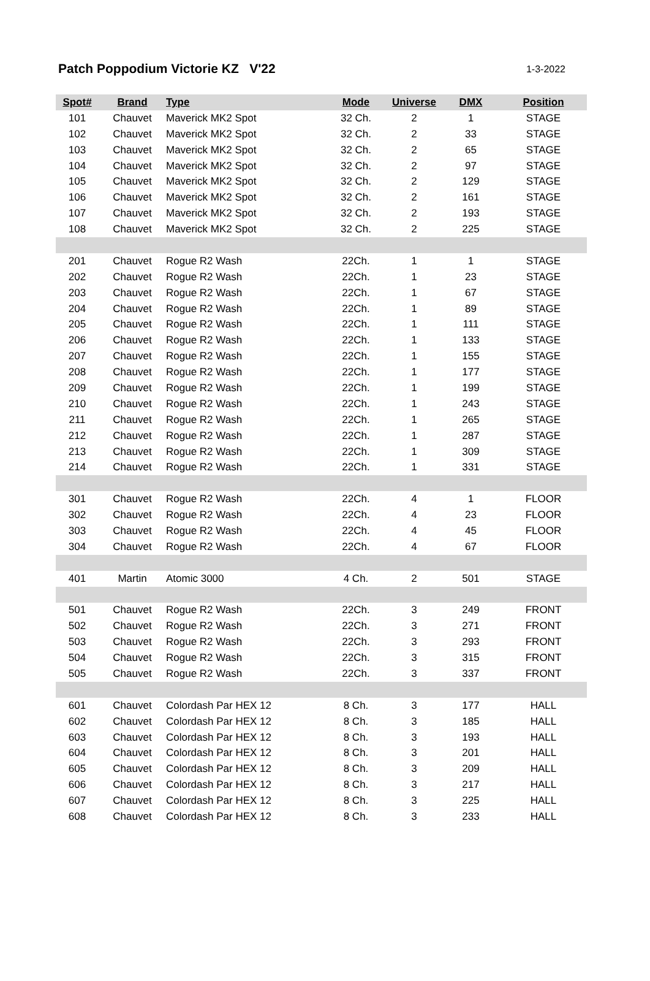Patch Poppodium Victorie KZ V'22
1-3-2022
| Spot# | Brand | Type | Mode | Universe | DMX | Position |
| --- | --- | --- | --- | --- | --- | --- |
| 101 | Chauvet | Maverick MK2 Spot | 32 Ch. | 2 | 1 | STAGE |
| 102 | Chauvet | Maverick MK2 Spot | 32 Ch. | 2 | 33 | STAGE |
| 103 | Chauvet | Maverick MK2 Spot | 32 Ch. | 2 | 65 | STAGE |
| 104 | Chauvet | Maverick MK2 Spot | 32 Ch. | 2 | 97 | STAGE |
| 105 | Chauvet | Maverick MK2 Spot | 32 Ch. | 2 | 129 | STAGE |
| 106 | Chauvet | Maverick MK2 Spot | 32 Ch. | 2 | 161 | STAGE |
| 107 | Chauvet | Maverick MK2 Spot | 32 Ch. | 2 | 193 | STAGE |
| 108 | Chauvet | Maverick MK2 Spot | 32 Ch. | 2 | 225 | STAGE |
| 201 | Chauvet | Rogue R2 Wash | 22Ch. | 1 | 1 | STAGE |
| 202 | Chauvet | Rogue R2 Wash | 22Ch. | 1 | 23 | STAGE |
| 203 | Chauvet | Rogue R2 Wash | 22Ch. | 1 | 67 | STAGE |
| 204 | Chauvet | Rogue R2 Wash | 22Ch. | 1 | 89 | STAGE |
| 205 | Chauvet | Rogue R2 Wash | 22Ch. | 1 | 111 | STAGE |
| 206 | Chauvet | Rogue R2 Wash | 22Ch. | 1 | 133 | STAGE |
| 207 | Chauvet | Rogue R2 Wash | 22Ch. | 1 | 155 | STAGE |
| 208 | Chauvet | Rogue R2 Wash | 22Ch. | 1 | 177 | STAGE |
| 209 | Chauvet | Rogue R2 Wash | 22Ch. | 1 | 199 | STAGE |
| 210 | Chauvet | Rogue R2 Wash | 22Ch. | 1 | 243 | STAGE |
| 211 | Chauvet | Rogue R2 Wash | 22Ch. | 1 | 265 | STAGE |
| 212 | Chauvet | Rogue R2 Wash | 22Ch. | 1 | 287 | STAGE |
| 213 | Chauvet | Rogue R2 Wash | 22Ch. | 1 | 309 | STAGE |
| 214 | Chauvet | Rogue R2 Wash | 22Ch. | 1 | 331 | STAGE |
| 301 | Chauvet | Rogue R2 Wash | 22Ch. | 4 | 1 | FLOOR |
| 302 | Chauvet | Rogue R2 Wash | 22Ch. | 4 | 23 | FLOOR |
| 303 | Chauvet | Rogue R2 Wash | 22Ch. | 4 | 45 | FLOOR |
| 304 | Chauvet | Rogue R2 Wash | 22Ch. | 4 | 67 | FLOOR |
| 401 | Martin | Atomic 3000 | 4 Ch. | 2 | 501 | STAGE |
| 501 | Chauvet | Rogue R2 Wash | 22Ch. | 3 | 249 | FRONT |
| 502 | Chauvet | Rogue R2 Wash | 22Ch. | 3 | 271 | FRONT |
| 503 | Chauvet | Rogue R2 Wash | 22Ch. | 3 | 293 | FRONT |
| 504 | Chauvet | Rogue R2 Wash | 22Ch. | 3 | 315 | FRONT |
| 505 | Chauvet | Rogue R2 Wash | 22Ch. | 3 | 337 | FRONT |
| 601 | Chauvet | Colordash Par HEX 12 | 8 Ch. | 3 | 177 | HALL |
| 602 | Chauvet | Colordash Par HEX 12 | 8 Ch. | 3 | 185 | HALL |
| 603 | Chauvet | Colordash Par HEX 12 | 8 Ch. | 3 | 193 | HALL |
| 604 | Chauvet | Colordash Par HEX 12 | 8 Ch. | 3 | 201 | HALL |
| 605 | Chauvet | Colordash Par HEX 12 | 8 Ch. | 3 | 209 | HALL |
| 606 | Chauvet | Colordash Par HEX 12 | 8 Ch. | 3 | 217 | HALL |
| 607 | Chauvet | Colordash Par HEX 12 | 8 Ch. | 3 | 225 | HALL |
| 608 | Chauvet | Colordash Par HEX 12 | 8 Ch. | 3 | 233 | HALL |